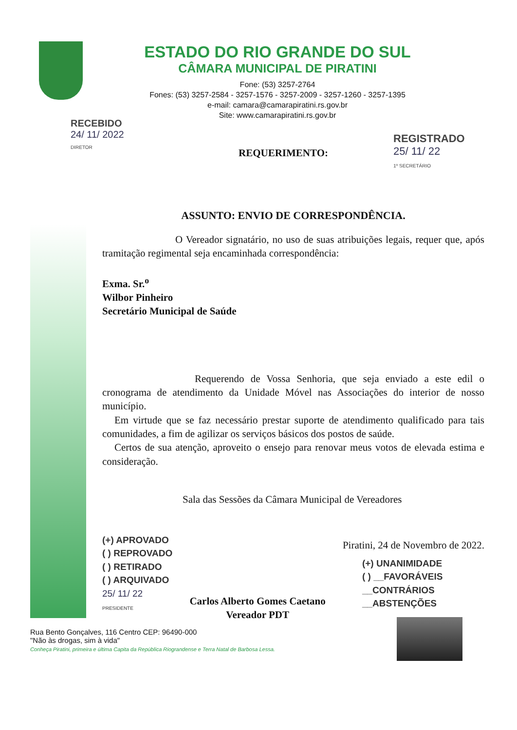ESTADO DO RIO GRANDE DO SUL
CÂMARA MUNICIPAL DE PIRATINI
Fone: (53) 3257-2764
Fones: (53) 3257-2584 - 3257-1576 - 3257-2009 - 3257-1260 - 3257-1395
e-mail: camara@camarapiratini.rs.gov.br
Site: www.camarapiratini.rs.gov.br
RECEBIDO
24/ 11/ 2022
DIRETOR
REGISTRADO
25/ 11/ 22
1º SECRETÁRIO
REQUERIMENTO:
ASSUNTO: ENVIO DE CORRESPONDÊNCIA.
O Vereador signatário, no uso de suas atribuições legais, requer que, após tramitação regimental seja encaminhada correspondência:
Exma. Sr.<sup>o</sup>
Wilbor Pinheiro
Secretário Municipal de Saúde
Requerendo de Vossa Senhoria, que seja enviado a este edil o cronograma de atendimento da Unidade Móvel nas Associações do interior de nosso município.
Em virtude que se faz necessário prestar suporte de atendimento qualificado para tais comunidades, a fim de agilizar os serviços básicos dos postos de saúde.
Certos de sua atenção, aproveito o ensejo para renovar meus votos de elevada estima e consideração.
Sala das Sessões da Câmara Municipal de Vereadores
(+) APROVADO
( ) REPROVADO
( ) RETIRADO
( ) ARQUIVADO
25/ 11/ 22
PRESIDENTE
Carlos Alberto Gomes Caetano
Vereador PDT
Piratini, 24 de Novembro de 2022.
(+) UNANIMIDADE
( ) __FAVORÁVEIS
__CONTRÁRIOS
__ABSTENÇÕES
Rua Bento Gonçalves, 116 Centro CEP: 96490-000
"Não às drogas, sim à vida"
Conheça Piratini, primeira e última Capita da República Riograndense e Terra Natal de Barbosa Lessa.